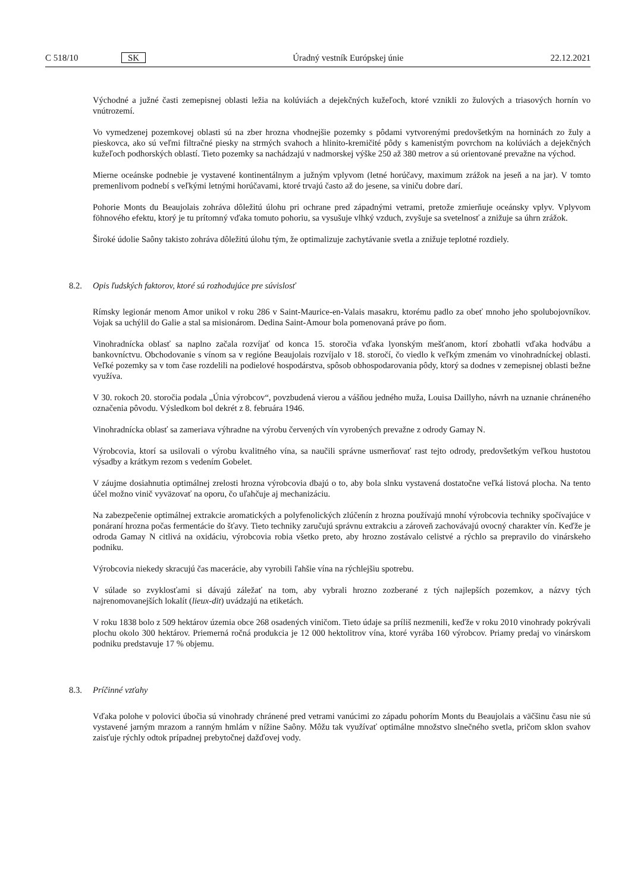C 518/10 SK Úradný vestník Európskej únie 22.12.2021
Východné a južné časti zemepisnej oblasti ležia na kolúviách a dejekčných kužeľoch, ktoré vznikli zo žulových a triasových hornín vo vnútrozemí.
Vo vymedzenej pozemkovej oblasti sú na zber hrozna vhodnejšie pozemky s pôdami vytvorenými predovšetkým na horninách zo žuly a pieskovca, ako sú veľmi filtračné piesky na strmých svahoch a hlinito-kremičité pôdy s kamenistým povrchom na kolúviách a dejekčných kužeľoch podhorských oblastí. Tieto pozemky sa nachádzajú v nadmorskej výške 250 až 380 metrov a sú orientované prevažne na východ.
Mierne oceánske podnebie je vystavené kontinentálnym a južným vplyvom (letné horúčavy, maximum zrážok na jeseň a na jar). V tomto premenlivom podnebí s veľkými letnými horúčavami, ktoré trvajú často až do jesene, sa viniču dobre darí.
Pohorie Monts du Beaujolais zohráva dôležitú úlohu pri ochrane pred západnými vetrami, pretože zmierňuje oceánsky vplyv. Vplyvom föhnového efektu, ktorý je tu prítomný vďaka tomuto pohoriu, sa vysušuje vlhký vzduch, zvyšuje sa svetelnosť a znižuje sa úhrn zrážok.
Široké údolie Saôny takisto zohráva dôležitú úlohu tým, že optimalizuje zachytávanie svetla a znižuje teplotné rozdiely.
8.2. Opis ľudských faktorov, ktoré sú rozhodujúce pre súvislosť
Rímsky legionár menom Amor unikol v roku 286 v Saint-Maurice-en-Valais masakru, ktorému padlo za obeť mnoho jeho spolubojovníkov. Vojak sa uchýlil do Galie a stal sa misionárom. Dedina Saint-Amour bola pomenovaná práve po ňom.
Vinohradnícka oblasť sa naplno začala rozvíjať od konca 15. storočia vďaka lyonským mešťanom, ktorí zbohatli vďaka hodvábu a bankovníctvu. Obchodovanie s vínom sa v regióne Beaujolais rozvíjalo v 18. storočí, čo viedlo k veľkým zmenám vo vinohradníckej oblasti. Veľké pozemky sa v tom čase rozdelili na podielové hospodárstva, spôsob obhospodarovania pôdy, ktorý sa dodnes v zemepisnej oblasti bežne využíva.
V 30. rokoch 20. storočia podala „Únia výrobcov“, povzbudená vierou a vášňou jedného muža, Louisa Daillyho, návrh na uznanie chráneného označenia pôvodu. Výsledkom bol dekrét z 8. februára 1946.
Vinohradnícka oblasť sa zameriava výhradne na výrobu červených vín vyrobených prevažne z odrody Gamay N.
Výrobcovia, ktorí sa usilovali o výrobu kvalitného vína, sa naučili správne usmerňovať rast tejto odrody, predovšetkým veľkou hustotou výsadby a krátkym rezom s vedením Gobelet.
V záujme dosiahnutia optimálnej zrelosti hrozna výrobcovia dbajú o to, aby bola slnku vystavená dostatočne veľká listová plocha. Na tento účel možno vinič vyväzovať na oporu, čo uľahčuje aj mechanizáciu.
Na zabezpečenie optimálnej extrakcie aromatických a polyfenolických zlúčenín z hrozna používajú mnohí výrobcovia techniky spočívajúce v ponáraní hrozna počas fermentácie do šťavy. Tieto techniky zaručujú správnu extrakciu a zároveň zachovávajú ovocný charakter vín. Keďže je odroda Gamay N citlivá na oxidáciu, výrobcovia robia všetko preto, aby hrozno zostávalo celistvé a rýchlo sa prepravilo do vinárskeho podniku.
Výrobcovia niekedy skracujú čas macerácie, aby vyrobili ľahšie vína na rýchlejšiu spotrebu.
V súlade so zvyklosťami si dávajú záležať na tom, aby vybrali hrozno zozberané z tých najlepších pozemkov, a názvy tých najrenomovanejších lokalít (lieux-dit) uvádzajú na etiketách.
V roku 1838 bolo z 509 hektárov územia obce 268 osadených viničom. Tieto údaje sa príliš nezmenili, keďže v roku 2010 vinohrady pokrývali plochu okolo 300 hektárov. Priemerná ročná produkcia je 12 000 hektolitrov vína, ktoré vyrába 160 výrobcov. Priamy predaj vo vinárskom podniku predstavuje 17 % objemu.
8.3. Príčinné vzťahy
Vďaka polohe v polovici úbočia sú vinohrady chránené pred vetrami vanúcimi zo západu pohorím Monts du Beaujolais a väčšinu času nie sú vystavené jarným mrazom a ranným hmlám v nížine Saôny. Môžu tak využívať optimálne množstvo slnečného svetla, pričom sklon svahov zaisťuje rýchly odtok prípadnej prebytočnej dažďovej vody.